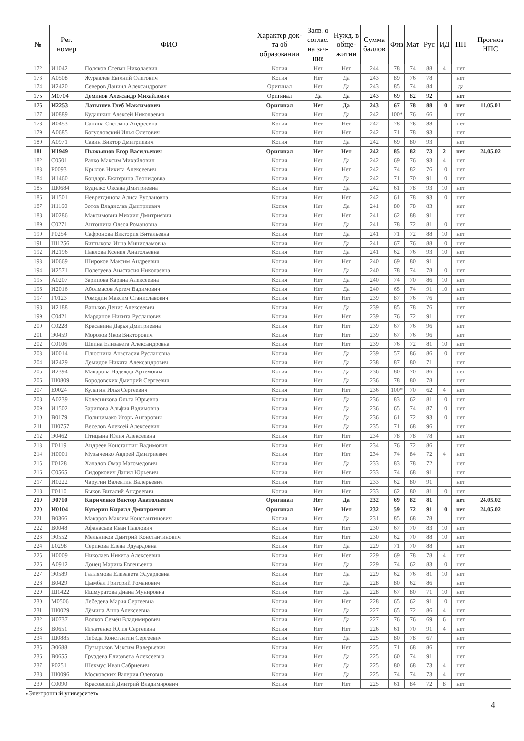| № | Рег. номер | ФИО | Характер док-та об образовании | Заяв. о соглас. на зач-ние | Нужд. в обще-житии | Сумма баллов | Физ | Мат | Рус | ИД | ПП | Прогноз НПС |
| --- | --- | --- | --- | --- | --- | --- | --- | --- | --- | --- | --- | --- |
| 172 | И1042 | Поляков Степан Николаевич | Копия | Нет | Нет | 244 | 78 | 74 | 88 | 4 | нет | |
| 173 | А0508 | Журавлев Евгений Олегович | Копия | Нет | Да | 243 | 89 | 76 | 78 | | нет | |
| 174 | И2420 | Северов Даниил Александрович | Оригинал | Нет | Да | 243 | 85 | 74 | 84 | | да | |
| 175 | М0704 | Деминов Александр Михайлович | Оригинал | Да | Да | 243 | 69 | 82 | 92 | | нет | |
| 176 | И2253 | Латышев Глеб Максимович | Оригинал | Нет | Да | 243 | 67 | 78 | 88 | 10 | нет | 11.05.01 |
| 177 | И0889 | Кудашкин Алексей Николаевич | Копия | Нет | Да | 242 | 100* | 76 | 66 | | нет | |
| 178 | И0453 | Санина Светлана Андреевна | Копия | Нет | Нет | 242 | 78 | 76 | 88 | | нет | |
| 179 | А0685 | Богусловский Илья Олегович | Копия | Нет | Нет | 242 | 71 | 78 | 93 | | нет | |
| 180 | А0971 | Савин Виктор Дмитриевич | Копия | Нет | Да | 242 | 69 | 80 | 93 | | нет | |
| 181 | И1949 | Пыжьянов Егор Васильевич | Оригинал | Нет | Нет | 242 | 85 | 82 | 73 | 2 | нет | 24.05.02 |
| 182 | С0501 | Рачко Максим Михайлович | Копия | Нет | Да | 242 | 69 | 76 | 93 | 4 | нет | |
| 183 | Р0093 | Крылов Никита Алексеевич | Копия | Нет | Нет | 242 | 74 | 82 | 76 | 10 | нет | |
| 184 | И1460 | Бондарь Екатерина Леонидовна | Копия | Нет | Да | 242 | 71 | 70 | 91 | 10 | нет | |
| 185 | Ш0684 | Будилко Оксана Дмитриевна | Копия | Нет | Да | 242 | 61 | 78 | 93 | 10 | нет | |
| 186 | И1501 | Невретдинова Алиса Руслановна | Копия | Нет | Нет | 242 | 61 | 78 | 93 | 10 | нет | |
| 187 | И1160 | Зотов Владислав Дмитриевич | Копия | Нет | Да | 241 | 80 | 78 | 83 | | нет | |
| 188 | И0286 | Максимович Михаил Дмитриевич | Копия | Нет | Нет | 241 | 62 | 88 | 91 | | нет | |
| 189 | С0271 | Антошина Олеся Романовна | Копия | Нет | Да | 241 | 78 | 72 | 81 | 10 | нет | |
| 190 | Р0254 | Сафронова Виктория Витальевна | Копия | Нет | Да | 241 | 71 | 72 | 88 | 10 | нет | |
| 191 | Ш1256 | Биттыкова Инна Минисламовна | Копия | Нет | Да | 241 | 67 | 76 | 88 | 10 | нет | |
| 192 | И2196 | Павлова Ксения Анатольевна | Копия | Нет | Да | 241 | 62 | 76 | 93 | 10 | нет | |
| 193 | И0669 | Широков Максим Андреевич | Копия | Нет | Нет | 240 | 69 | 80 | 91 | | нет | |
| 194 | И2571 | Полетуева Анастасия Николаевна | Копия | Нет | Да | 240 | 78 | 74 | 78 | 10 | нет | |
| 195 | А0207 | Зарипова Карина Алексеевна | Копия | Нет | Да | 240 | 74 | 70 | 86 | 10 | нет | |
| 196 | И2016 | Аболмасов Артем Вадимович | Копия | Нет | Да | 240 | 65 | 74 | 91 | 10 | нет | |
| 197 | Г0123 | Ромодин Максим Станиславович | Копия | Нет | Нет | 239 | 87 | 76 | 76 | | нет | |
| 198 | И2188 | Ваньков Денис Алексеевич | Копия | Нет | Да | 239 | 85 | 78 | 76 | | нет | |
| 199 | С0421 | Марданов Никита Русланович | Копия | Нет | Нет | 239 | 76 | 72 | 91 | | нет | |
| 200 | С0228 | Красавина Дарья Дмитриевна | Копия | Нет | Нет | 239 | 67 | 76 | 96 | | нет | |
| 201 | Э0459 | Морозов Яков Викторович | Копия | Нет | Нет | 239 | 67 | 76 | 96 | | нет | |
| 202 | С0106 | Шеина Елизавета Александровна | Копия | Нет | Нет | 239 | 76 | 72 | 81 | 10 | нет | |
| 203 | И0014 | Плюснина Анастасия Руслановна | Копия | Нет | Да | 239 | 57 | 86 | 86 | 10 | нет | |
| 204 | И2429 | Демидов Никита Александрович | Копия | Нет | Да | 238 | 87 | 80 | 71 | | нет | |
| 205 | И2394 | Макарова Надежда Артемовна | Копия | Нет | Да | 236 | 80 | 70 | 86 | | нет | |
| 206 | Ш0809 | Бородовских Дмитрий Сергеевич | Копия | Нет | Да | 236 | 78 | 80 | 78 | | нет | |
| 207 | Е0024 | Кулагин Илья Сергеевич | Копия | Нет | Нет | 236 | 100* | 70 | 62 | 4 | нет | |
| 208 | А0239 | Колесникова Ольга Юрьевна | Копия | Нет | Да | 236 | 83 | 62 | 81 | 10 | нет | |
| 209 | И1502 | Зарипова Альфия Вадимовна | Копия | Нет | Да | 236 | 65 | 74 | 87 | 10 | нет | |
| 210 | В0179 | Полицимако Игорь Ангарович | Копия | Нет | Да | 236 | 61 | 72 | 93 | 10 | нет | |
| 211 | Ш0757 | Веселов Алексей Алексеевич | Копия | Нет | Да | 235 | 71 | 68 | 96 | | нет | |
| 212 | Э0462 | Птицына Юлия Алексеевна | Копия | Нет | Нет | 234 | 78 | 78 | 78 | | нет | |
| 213 | Г0119 | Андреев Константин Вадимович | Копия | Нет | Нет | 234 | 76 | 72 | 86 | | нет | |
| 214 | Н0001 | Музыченко Андрей Дмитриевич | Копия | Нет | Нет | 234 | 74 | 84 | 72 | 4 | нет | |
| 215 | Г0128 | Хачалов Омар Магомедович | Копия | Нет | Да | 233 | 83 | 78 | 72 | | нет | |
| 216 | С0565 | Сидоркович Данил Юрьевич | Копия | Нет | Нет | 233 | 74 | 68 | 91 | | нет | |
| 217 | И0222 | Чаругин Валентин Валерьевич | Копия | Нет | Нет | 233 | 62 | 80 | 91 | | нет | |
| 218 | Г0110 | Быков Виталий Андреевич | Копия | Нет | Нет | 233 | 62 | 80 | 81 | 10 | нет | |
| 219 | Э0710 | Кириченко Виктор Анатольевич | Оригинал | Нет | Да | 232 | 69 | 82 | 81 | | нет | 24.05.02 |
| 220 | И0104 | Куверин Кирилл Дмитриевич | Оригинал | Нет | Нет | 232 | 59 | 72 | 91 | 10 | нет | 24.05.02 |
| 221 | В0366 | Макаров Максим Константинович | Копия | Нет | Да | 231 | 85 | 68 | 78 | | нет | |
| 222 | В0048 | Афанасьев Иван Павлович | Копия | Нет | Нет | 230 | 67 | 70 | 83 | 10 | нет | |
| 223 | Э0552 | Мельников Дмитрий Константинович | Копия | Нет | Нет | 230 | 62 | 70 | 88 | 10 | нет | |
| 224 | Б0298 | Серикова Елена Эдуардовна | Копия | Нет | Да | 229 | 71 | 70 | 88 | | нет | |
| 225 | Н0009 | Николаев Никита Алексеевич | Копия | Нет | Нет | 229 | 69 | 78 | 78 | 4 | нет | |
| 226 | А0912 | Донец Марина Евгеньевна | Копия | Нет | Да | 229 | 74 | 62 | 83 | 10 | нет | |
| 227 | Э0589 | Галлямова Елизавета Эдуардовна | Копия | Нет | Да | 229 | 62 | 76 | 81 | 10 | нет | |
| 228 | В0429 | Цымбал Григорий Романович | Копия | Нет | Да | 228 | 80 | 62 | 86 | | нет | |
| 229 | Ш1422 | Ишмуратова Диана Мунировна | Копия | Нет | Да | 228 | 67 | 80 | 71 | 10 | нет | |
| 230 | М0506 | Лебедева Мария Сергеевна | Копия | Нет | Нет | 228 | 65 | 62 | 91 | 10 | нет | |
| 231 | Ш0029 | Дёмина Анна Алексеевна | Копия | Нет | Да | 227 | 65 | 72 | 86 | 4 | нет | |
| 232 | И0737 | Волков Семён Владимирович | Копия | Нет | Да | 227 | 76 | 76 | 69 | 6 | нет | |
| 233 | В0651 | Игнатенко Юлия Сергеевна | Копия | Нет | Нет | 226 | 61 | 70 | 91 | 4 | нет | |
| 234 | Ш0885 | Лебеда Константин Сергеевич | Копия | Нет | Да | 225 | 80 | 78 | 67 | | нет | |
| 235 | Э0688 | Пузырьков Максим Валерьевич | Копия | Нет | Нет | 225 | 71 | 68 | 86 | | нет | |
| 236 | В0655 | Груздева Елизавета Алексеевна | Копия | Нет | Да | 225 | 60 | 74 | 91 | | нет | |
| 237 | Р0251 | Шехмус Иван Сабриевич | Копия | Нет | Да | 225 | 80 | 68 | 73 | 4 | нет | |
| 238 | Ш0096 | Московских Валерия Олеговна | Копия | Нет | Да | 225 | 74 | 74 | 73 | 4 | нет | |
| 239 | С0090 | Красовский Дмитрий Владимирович | Копия | Нет | Нет | 225 | 61 | 84 | 72 | 8 | нет | |
«Электронный университет»
4